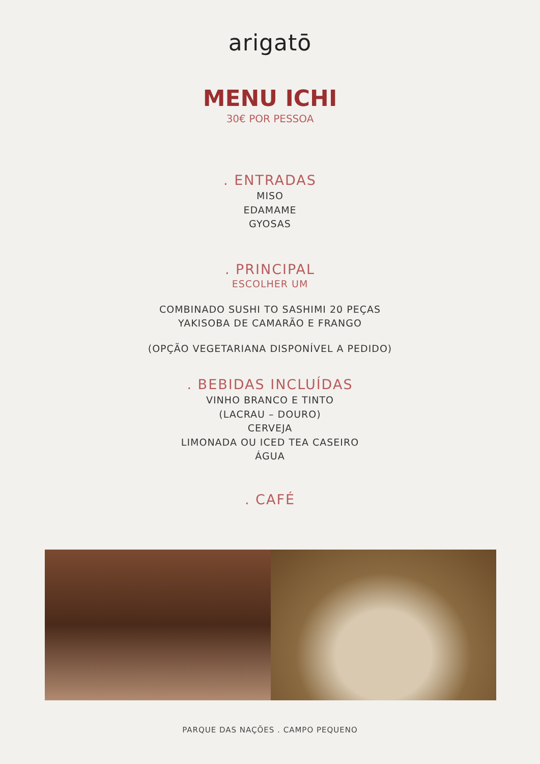arigatō
MENU ICHI
30€ POR PESSOA
. ENTRADAS
MISO
EDAMAME
GYOSAS
. PRINCIPAL
ESCOLHER UM
COMBINADO SUSHI TO SASHIMI 20 PEÇAS
YAKISOBA DE CAMARÃO E FRANGO
(OPÇÃO VEGETARIANA DISPONÍVEL A PEDIDO)
. BEBIDAS INCLUÍDAS
VINHO BRANCO E TINTO
(LACRAU – DOURO)
CERVEJA
LIMONADA OU ICED TEA CASEIRO
ÁGUA
. CAFÉ
PARQUE DAS NAÇÕES . CAMPO PEQUENO